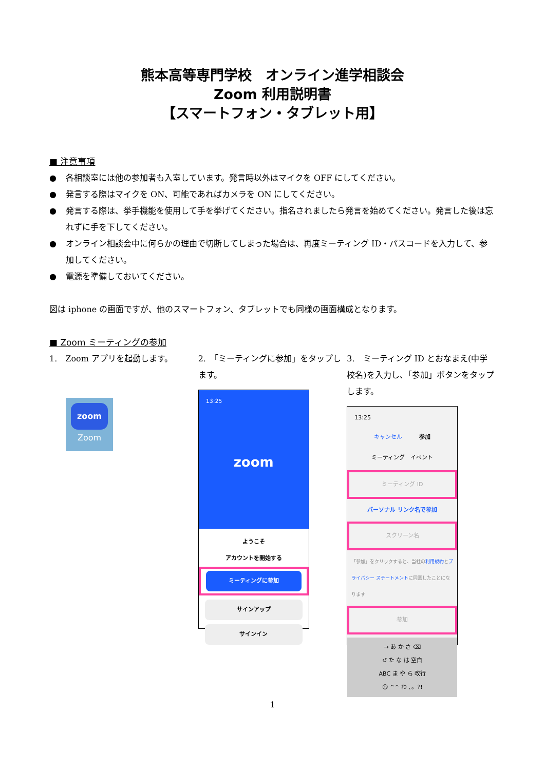熊本高等専門学校　オンライン進学相談会
Zoom 利用説明書
【スマートフォン・タブレット用】
■ 注意事項
● 各相談室には他の参加者も入室しています。発言時以外はマイクを OFF にしてください。
● 発言する際はマイクを ON、可能であればカメラを ON にしてください。
● 発言する際は、挙手機能を使用して手を挙げてください。指名されましたら発言を始めてください。発言した後は忘れずに手を下してください。
● オンライン相談会中に何らかの理由で切断してしまった場合は、再度ミーティング ID・パスコードを入力して、参加してください。
● 電源を準備しておいてください。
図は iphone の画面ですが、他のスマートフォン、タブレットでも同様の画面構成となります。
■ Zoom ミーティングの参加
1.　Zoom アプリを起動します。
zoom
Zoom
2.　「ミーティングに参加」をタップします。
13:25
zoom
ようこそ
アカウントを開始する
ミーティングに参加
サインアップ
サインイン
3.　ミーティング ID とおなまえ(中学校名)を入力し、「参加」ボタンをタップします。
13:25
キャンセル　　　参加
ミーティング　イベント
ミーティング ID
パーソナル リンク名で参加
スクリーン名
「参加」をクリックすると、当社の利用規約とプライバシー ステートメントに同意したことになります
参加
→ あ か さ ⌫
↺ た な は 空白
ABC ま や ら 改行
☺ ^^ わ 、。?!
1